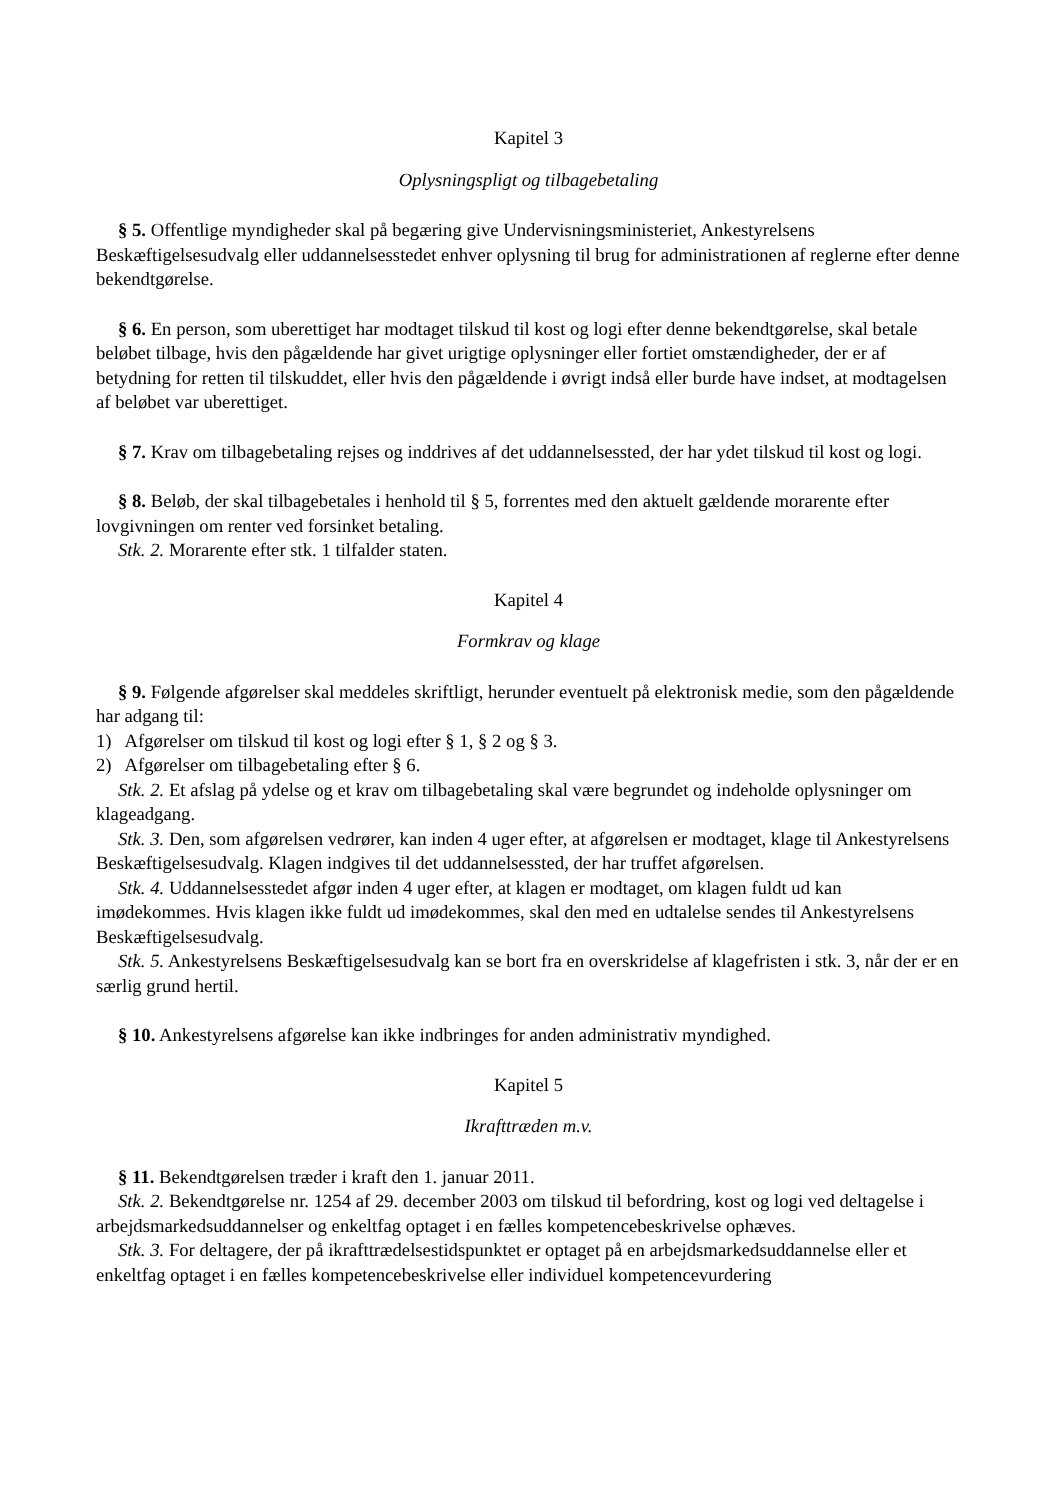Kapitel 3
Oplysningspligt og tilbagebetaling
§ 5. Offentlige myndigheder skal på begæring give Undervisningsministeriet, Ankestyrelsens Beskæftigelsesudvalg eller uddannelsesstedet enhver oplysning til brug for administrationen af reglerne efter denne bekendtgørelse.
§ 6. En person, som uberettiget har modtaget tilskud til kost og logi efter denne bekendtgørelse, skal betale beløbet tilbage, hvis den pågældende har givet urigtige oplysninger eller fortiet omstændigheder, der er af betydning for retten til tilskuddet, eller hvis den pågældende i øvrigt indså eller burde have indset, at modtagelsen af beløbet var uberettiget.
§ 7. Krav om tilbagebetaling rejses og inddrives af det uddannelsessted, der har ydet tilskud til kost og logi.
§ 8. Beløb, der skal tilbagebetales i henhold til § 5, forrentes med den aktuelt gældende morarente efter lovgivningen om renter ved forsinket betaling.
Stk. 2. Morarente efter stk. 1 tilfalder staten.
Kapitel 4
Formkrav og klage
§ 9. Følgende afgørelser skal meddeles skriftligt, herunder eventuelt på elektronisk medie, som den pågældende har adgang til:
1) Afgørelser om tilskud til kost og logi efter § 1, § 2 og § 3.
2) Afgørelser om tilbagebetaling efter § 6.
Stk. 2. Et afslag på ydelse og et krav om tilbagebetaling skal være begrundet og indeholde oplysninger om klageadgang.
Stk. 3. Den, som afgørelsen vedrører, kan inden 4 uger efter, at afgørelsen er modtaget, klage til Ankestyrelsens Beskæftigelsesudvalg. Klagen indgives til det uddannelsessted, der har truffet afgørelsen.
Stk. 4. Uddannelsesstedet afgør inden 4 uger efter, at klagen er modtaget, om klagen fuldt ud kan imødekommes. Hvis klagen ikke fuldt ud imødekommes, skal den med en udtalelse sendes til Ankestyrelsens Beskæftigelsesudvalg.
Stk. 5. Ankestyrelsens Beskæftigelsesudvalg kan se bort fra en overskridelse af klagefristen i stk. 3, når der er en særlig grund hertil.
§ 10. Ankestyrelsens afgørelse kan ikke indbringes for anden administrativ myndighed.
Kapitel 5
Ikrafttræden m.v.
§ 11. Bekendtgørelsen træder i kraft den 1. januar 2011.
Stk. 2. Bekendtgørelse nr. 1254 af 29. december 2003 om tilskud til befordring, kost og logi ved deltagelse i arbejdsmarkedsuddannelser og enkeltfag optaget i en fælles kompetencebeskrivelse ophæves.
Stk. 3. For deltagere, der på ikrafttrædelsestidspunktet er optaget på en arbejdsmarkedsuddannelse eller et enkeltfag optaget i en fælles kompetencebeskrivelse eller individuel kompetencevurdering